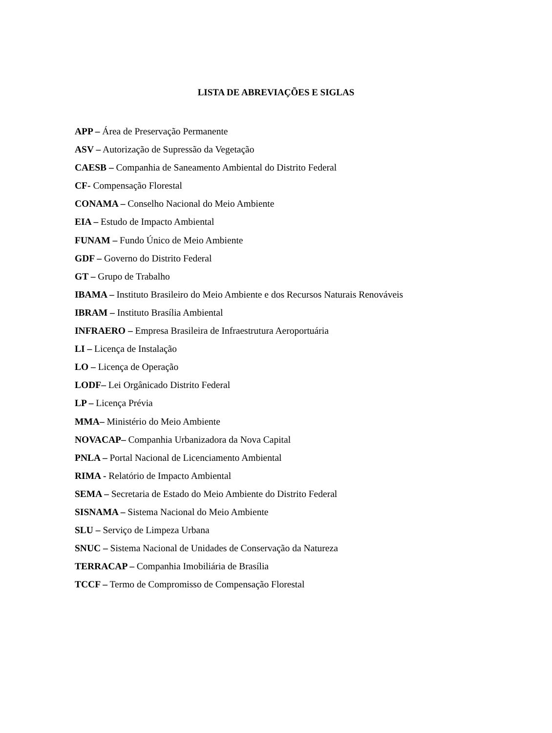LISTA DE ABREVIAÇÕES E SIGLAS
APP – Área de Preservação Permanente
ASV – Autorização de Supressão da Vegetação
CAESB – Companhia de Saneamento Ambiental do Distrito Federal
CF- Compensação Florestal
CONAMA – Conselho Nacional do Meio Ambiente
EIA – Estudo de Impacto Ambiental
FUNAM – Fundo Único de Meio Ambiente
GDF – Governo do Distrito Federal
GT – Grupo de Trabalho
IBAMA – Instituto Brasileiro do Meio Ambiente e dos Recursos Naturais Renováveis
IBRAM – Instituto Brasília Ambiental
INFRAERO – Empresa Brasileira de Infraestrutura Aeroportuária
LI – Licença de Instalação
LO – Licença de Operação
LODF– Lei Orgânicado Distrito Federal
LP – Licença Prévia
MMA– Ministério do Meio Ambiente
NOVACAP– Companhia Urbanizadora da Nova Capital
PNLA – Portal Nacional de Licenciamento Ambiental
RIMA - Relatório de Impacto Ambiental
SEMA – Secretaria de Estado do Meio Ambiente do Distrito Federal
SISNAMA – Sistema Nacional do Meio Ambiente
SLU – Serviço de Limpeza Urbana
SNUC – Sistema Nacional de Unidades de Conservação da Natureza
TERRACAP – Companhia Imobiliária de Brasília
TCCF – Termo de Compromisso de Compensação Florestal